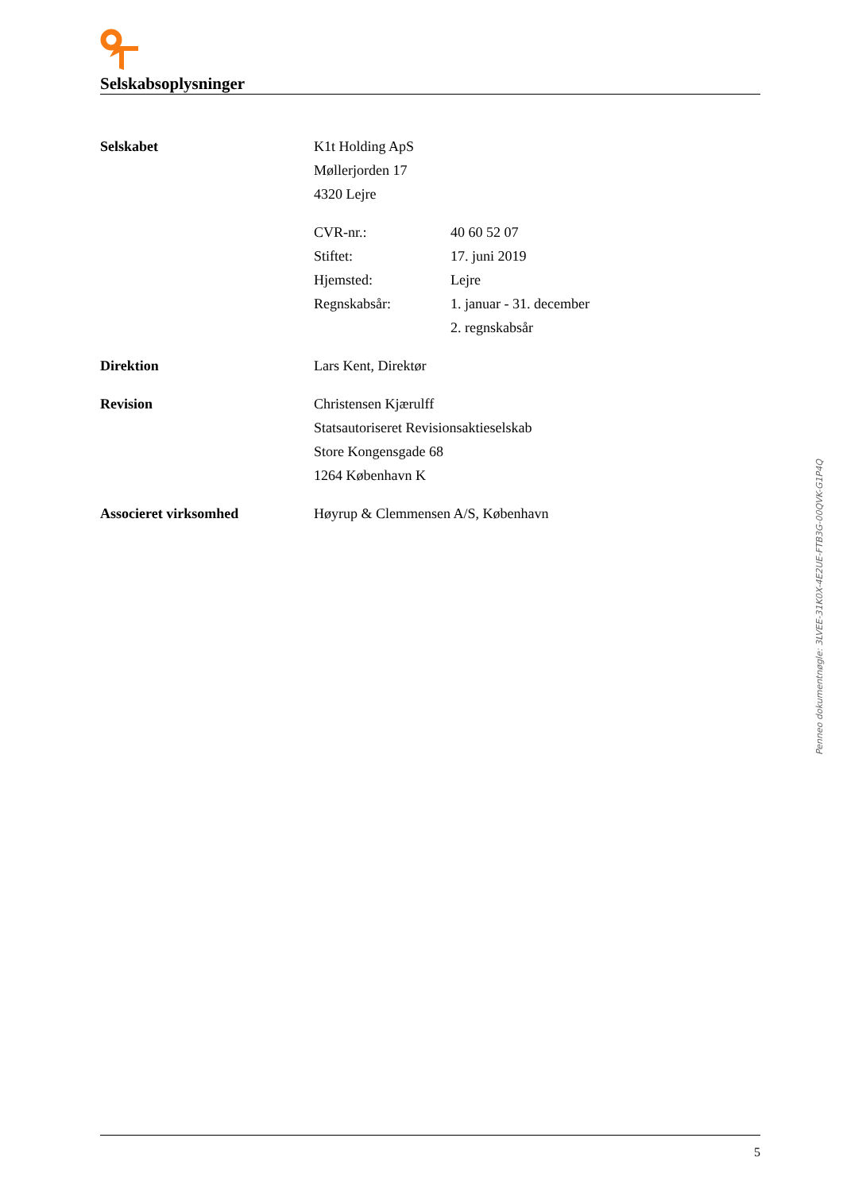Selskabsoplysninger
| Selskabet | K1t Holding ApS | |
| | Møllerjorden 17 | |
| | 4320 Lejre | |
| | CVR-nr.: | 40 60 52 07 |
| | Stiftet: | 17. juni 2019 |
| | Hjemsted: | Lejre |
| | Regnskabsår: | 1. januar - 31. december |
| | | 2. regnskabsår |
| Direktion | Lars Kent, Direktør | |
| Revision | Christensen Kjærulff | |
| | Statsautoriseret Revisionsaktieselskab | |
| | Store Kongensgade 68 | |
| | 1264 København K | |
| Associeret virksomhed | Høyrup & Clemmensen A/S, København | |
Penneo dokumentnøgle: 3LVEE-31K0X-4E2UE-FTB3G-00QVK-G1P4Q
5